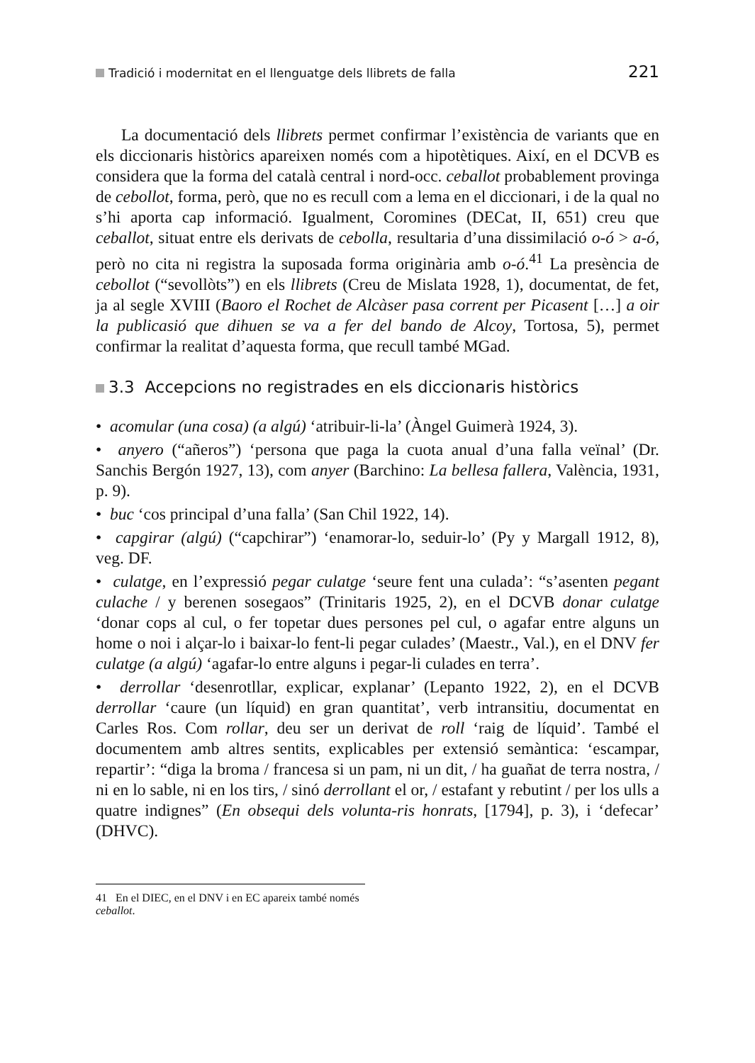Tradició i modernitat en el llenguatge dels llibrets de falla 221
La documentació dels llibrets permet confirmar l’existència de variants que en els diccionaris històrics apareixen només com a hipotètiques. Així, en el DCVB es considera que la forma del català central i nord-occ. ceballot probablement provinga de cebollot, forma, però, que no es recull com a lema en el diccionari, i de la qual no s’hi aporta cap informació. Igualment, Coromines (DECat, II, 651) creu que ceballot, situat entre els derivats de cebolla, resultaria d’una dissimilació o-ó > a-ó, però no cita ni registra la suposada forma originària amb o-ó.<sup>41</sup> La presència de cebollot (“sevollòts”) en els llibrets (Creu de Mislata 1928, 1), documentat, de fet, ja al segle XVIII (Baoro el Rochet de Alcàser pasa corrent per Picasent […] a oir la publicasió que dihuen se va a fer del bando de Alcoy, Tortosa, 5), permet confirmar la realitat d’aquesta forma, que recull també MGad.
3.3 Accepcions no registrades en els diccionaris històrics
• acomular (una cosa) (a algú) ‘atribuir-li-la’ (Àngel Guimerà 1924, 3).
• anyero (“añeros”) ‘persona que paga la cuota anual d’una falla veïnal’ (Dr. Sanchis Bergón 1927, 13), com anyer (Barchino: La bellesa fallera, València, 1931, p. 9).
• buc ‘cos principal d’una falla’ (San Chil 1922, 14).
• capgirar (algú) (“capchirar”) ‘enamorar-lo, seduir-lo’ (Py y Margall 1912, 8), veg. DF.
• culatge, en l’expressió pegar culatge ‘seure fent una culada’: “s’asenten pegant culache / y berenen sosegaos” (Trinitaris 1925, 2), en el DCVB donar culatge ‘donar cops al cul, o fer topetar dues persones pel cul, o agafar entre alguns un home o noi i alçar-lo i baixar-lo fent-li pegar culades’ (Maestr., Val.), en el DNV fer culatge (a algú) ‘agafar-lo entre alguns i pegar-li culades en terra’.
• derrollar ‘desenrotllar, explicar, explanar’ (Lepanto 1922, 2), en el DCVB derrollar ‘caure (un líquid) en gran quantitat’, verb intransitiu, documentat en Carles Ros. Com rollar, deu ser un derivat de roll ‘raig de líquid’. També el documentem amb altres sentits, explicables per extensió semàntica: ‘escampar, repartir’: “diga la broma / francesa si un pam, ni un dit, / ha guañat de terra nostra, / ni en lo sable, ni en los tirs, / sinó derrollant el or, / estafant y rebutint / per los ulls a quatre indignes” (En obsequi dels volunta-ris honrats, [1794], p. 3), i ‘defecar’ (DHVC).
41 En el DIEC, en el DNV i en EC apareix també només ceballot.